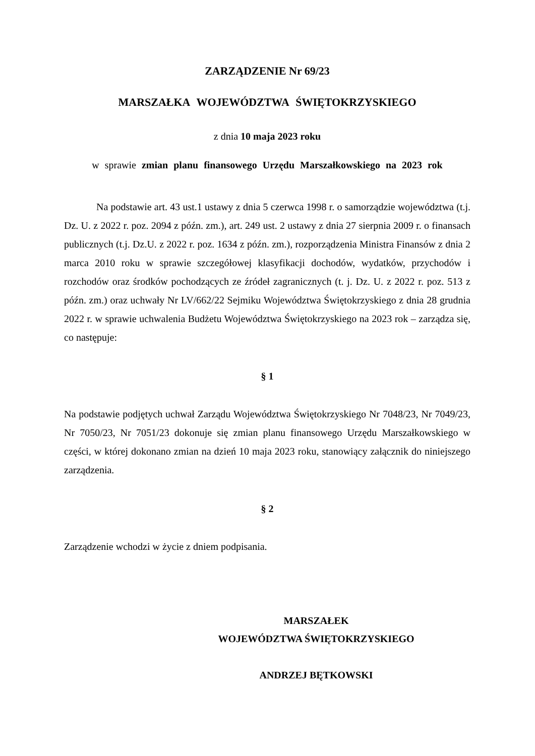ZARZĄDZENIE Nr 69/23
MARSZAŁKA WOJEWÓDZTWA ŚWIĘTOKRZYSKIEGO
z dnia 10 maja 2023 roku
w sprawie zmian planu finansowego Urzędu Marszałkowskiego na 2023 rok
Na podstawie art. 43 ust.1 ustawy z dnia 5 czerwca 1998 r. o samorządzie województwa (t.j. Dz. U. z 2022 r. poz. 2094 z późn. zm.), art. 249 ust. 2 ustawy z dnia 27 sierpnia 2009 r. o finansach publicznych (t.j. Dz.U. z 2022 r. poz. 1634 z późn. zm.), rozporządzenia Ministra Finansów z dnia 2 marca 2010 roku w sprawie szczegółowej klasyfikacji dochodów, wydatków, przychodów i rozchodów oraz środków pochodzących ze źródeł zagranicznych (t. j. Dz. U. z 2022 r. poz. 513 z późn. zm.) oraz uchwały Nr LV/662/22 Sejmiku Województwa Świętokrzyskiego z dnia 28 grudnia 2022 r. w sprawie uchwalenia Budżetu Województwa Świętokrzyskiego na 2023 rok – zarządza się, co następuje:
§ 1
Na podstawie podjętych uchwał Zarządu Województwa Świętokrzyskiego Nr 7048/23, Nr 7049/23, Nr 7050/23, Nr 7051/23 dokonuje się zmian planu finansowego Urzędu Marszałkowskiego w części, w której dokonano zmian na dzień 10 maja 2023 roku, stanowiący załącznik do niniejszego zarządzenia.
§ 2
Zarządzenie wchodzi w życie z dniem podpisania.
MARSZAŁEK
WOJEWÓDZTWA ŚWIĘTOKRZYSKIEGO
ANDRZEJ BĘTKOWSKI